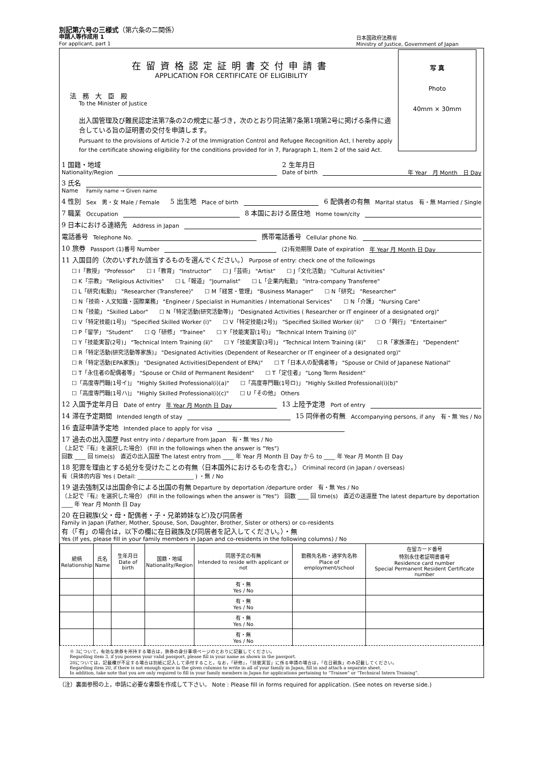別記第六号の三様式（第六条の二関係）
申請人等作成用 1
For applicant, part 1
日本国政府法務省
Ministry of Justice, Government of Japan
在留資格認定証明書交付申請書
APPLICATION FOR CERTIFICATE OF ELIGIBILITY
法務大臣殿
To the Minister of Justice
出入国管理及び難民認定法第7条の2の規定に基づき，次のとおり同法第7条第1項第2号に掲げる条件に適合している旨の証明書の交付を申請します。
Pursuant to the provisions of Article 7-2 of the Immigration Control and Refugee Recognition Act, I hereby apply for the certificate showing eligibility for the conditions provided for in 7, Paragraph 1, Item 2 of the said Act.
写 真
Photo
40mm × 30mm
1 国籍・地域
Nationality/Region
2 生年月日
Date of birth
年 Year　月 Month　日 Day
3 氏名
Name
Family name → Given name
4 性別 Sex　男・女 Male / Female　5 出生地 Place of birth
6 配偶者の有無 Marital status　有・無 Married / Single
7 職業 Occupation
8 本国における居住地 Home town/city
9 日本における連絡先 Address in Japan
電話番号 Telephone No.
携帯電話番号 Cellular phone No.
10 旅券 Passport (1)番号 Number
(2)有効期限 Date of expiration
年 Year 月 Month 日 Day
11 入国目的（次のいずれか該当するものを選んでください。） Purpose of entry: check one of the followings
☐ I「教授」 "Professor" ☐ I「教育」 "Instructor" ☐ J「芸術」 "Artist" ☐ J「文化活動」 "Cultural Activities" ☐ K「宗教」 "Religious Activities" ☐ L「報道」 "Journalist" ☐ L「企業内転勤」 "Intra-company Transferee" ☐ L「研究(転勤)」 "Researcher (Transferee)" ☐ M「経営・管理」 "Business Manager" ☐ N「研究」 "Researcher" ☐ N「技術・人文知識・国際業務」 "Engineer / Specialist in Humanities / International Services" ☐ N「介護」 "Nursing Care" ☐ N「技能」 "Skilled Labor" ☐ N「特定活動(研究活動等)」 "Designated Activities ( Researcher or IT engineer of a designated org)" ☐ V「特定技能(1号)」 "Specified Skilled Worker (ⅰ)" ☐ V「特定技能(2号)」 "Specified Skilled Worker (ⅱ)" ☐ O「興行」 "Entertainer" ☐ P「留学」 "Student" ☐ Q「研修」 "Trainee" ☐ Y「技能実習(1号)」 "Technical Intern Training (ⅰ)" ☐ Y「技能実習(2号)」 "Technical Intern Training (ⅱ)" ☐ Y「技能実習(3号)」 "Technical Intern Training (ⅲ)" ☐ R「家族滞在」 "Dependent" ☐ R「特定活動(研究活動等家族)」 "Designated Activities (Dependent of Researcher or IT engineer of a designated org)" ☐ R「特定活動(EPA家族)」 "Designated Activities(Dependent of EPA)" ☐ T「日本人の配偶者等」 "Spouse or Child of Japanese National" ☐ T「永住者の配偶者等」 "Spouse or Child of Permanent Resident" ☐ T「定住者」 "Long Term Resident" ☐「高度専門職(1号イ)」 "Highly Skilled Professional(i)(a)" ☐「高度専門職(1号ロ)」 "Highly Skilled Professional(i)(b)" ☐「高度専門職(1号ハ)」 "Highly Skilled Professional(i)(c)" ☐ U「その他」 Others
12 入国予定年月日 Date of entry
年 Year 月 Month 日 Day
13 上陸予定港 Port of entry
14 滞在予定期間 Intended length of stay
15 同伴者の有無 Accompanying persons, if any　有・無 Yes / No
16 査証申請予定地 Intended place to apply for visa
17 過去の出入国歴 Past entry into / departure from Japan　有・無 Yes / No
（上記で『有』を選択した場合） (Fill in the followings when the answer is "Yes")
回数 ____ 回 time(s)　直近の出入国歴 The latest entry from ____ 年 Year 月 Month 日 Day から to ____ 年 Year 月 Month 日 Day
18 犯罪を理由とする処分を受けたことの有無（日本国外におけるものを含む。） Criminal record (in Japan / overseas)
有（具体的内容 Yes ( Detail: ____________________ ) ・無 / No
19 退去強制又は出国命令による出国の有無 Departure by deportation /departure order　有・無 Yes / No
（上記で『有』を選択した場合） (Fill in the followings when the answer is "Yes")　回数 ____ 回 time(s)　直近の送還歴 The latest departure by deportation ____ 年 Year 月 Month 日 Day
20 在日親族(父・母・配偶者・子・兄弟姉妹など)及び同居者
Family in Japan (Father, Mother, Spouse, Son, Daughter, Brother, Sister or others) or co-residents
有（「有」の場合は，以下の欄に在日親族及び同居者を記入してください。）・無
Yes (If yes, please fill in your family members in Japan and co-residents in the following columns) / No
| 続柄 Relationship | 氏名 Name | 生年月日 Date of birth | 国籍・地域 Nationality/Region | 同居予定の有無 Intended to reside with applicant or not | 勤務先名称・通学先名称 Place of employment/school | 在留カード番号 特別永住者証明書番号 Residence card number Special Permanent Resident Certificate number |
| --- | --- | --- | --- | --- | --- | --- |
| | | | | 有・無 Yes / No | | |
| | | | | 有・無 Yes / No | | |
| | | | | 有・無 Yes / No | | |
| | | | | 有・無 Yes / No | | |
※ 3について，有効な旅券を所持する場合は，旅券の身分事項ページのとおりに記載してください。
Regarding item 3, if you possess your valid passport, please fill in your name as shown in the passport.
20については，記載欄が不足する場合は別紙に記入して添付すること。なお，「研修」，「技能実習」に係る申請の場合は，「在日親族」のみ記載してください。
Regarding item 20, if there is not enough space in the given columns to write in all of your family in Japan, fill in and attach a separate sheet.
In addition, take note that you are only required to fill in your family members in Japan for applications pertaining to “Trainee” or “Technical Intern Training”.
（注）裏面参照の上，申請に必要な書類を作成して下さい。 Note : Please fill in forms required for application. (See notes on reverse side.)